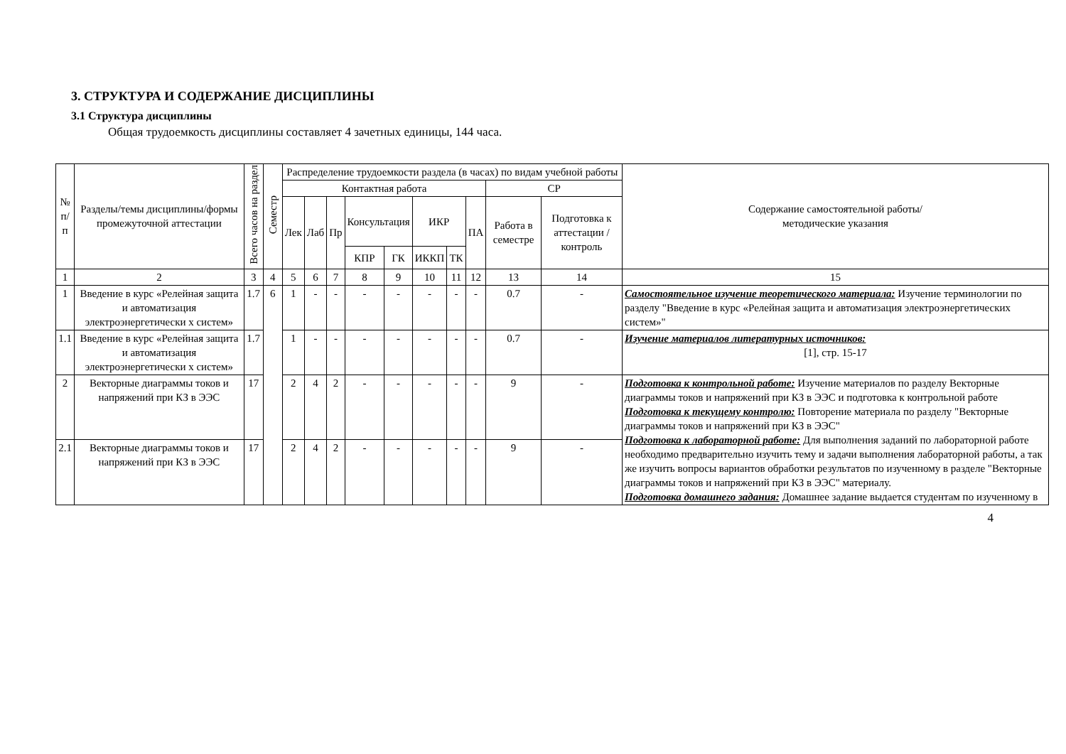3. СТРУКТУРА И СОДЕРЖАНИЕ ДИСЦИПЛИНЫ
3.1 Структура дисциплины
Общая трудоемкость дисциплины составляет 4 зачетных единицы, 144 часа.
| № п/п | Разделы/темы дисциплины/формы промежуточной аттестации | Всего часов на раздел | Семестр | Распределение трудоемкости раздела (в часах) по видам учебной работы | | | | | | | | | | Содержание самостоятельной работы/ методические указания |
| --- | --- | --- | --- | --- | --- | --- | --- | --- | --- | --- | --- | --- | --- | --- |
| | | | | Контактная работа | | | | | | | | СР | | |
| | | | | Лек | Лаб | Пр | Консультация | | ИКР | | ПА | Работа в семестре | Подготовка к аттестации /контроль | |
| | | | | | | | КПР | ГК | ИККП | ТК | | | | |
| 1 | 2 | 3 | 4 | 5 | 6 | 7 | 8 | 9 | 10 | 11 | 12 | 13 | 14 | 15 |
| 1 | Введение в курс «Релейная защита и автоматизация электроэнергетически х систем» | 1.7 | 6 | 1 | - | - | - | - | - | - | - | 0.7 | - | Самостоятельное изучение теоретического материала: Изучение терминологии по разделу "Введение в курс «Релейная защита и автоматизация электроэнергетических систем»" |
| 1.1 | Введение в курс «Релейная защита и автоматизация электроэнергетически х систем» | 1.7 | | 1 | - | - | - | - | - | - | - | 0.7 | - | Изучение материалов литературных источников: [1], стр. 15-17 |
| 2 | Векторные диаграммы токов и напряжений при КЗ в ЭЭС | 17 | | 2 | 4 | 2 | - | - | - | - | - | 9 | - | Подготовка к контрольной работе: Изучение материалов по разделу Векторные диаграммы токов и напряжений при КЗ в ЭЭС и подготовка к контрольной работе Подготовка к текущему контролю: Повторение материала по разделу "Векторные диаграммы токов и напряжений при КЗ в ЭЭС" Подготовка к лабораторной работе: Для выполнения заданий по лабораторной работе необходимо предварительно изучить тему и задачи выполнения лабораторной работы, а так же изучить вопросы вариантов обработки результатов по изученному в разделе "Векторные диаграммы токов и напряжений при КЗ в ЭЭС" материалу. Подготовка домашнего задания: Домашнее задание выдается студентам по изученному в |
| 2.1 | Векторные диаграммы токов и напряжений при КЗ в ЭЭС | 17 | | 2 | 4 | 2 | - | - | - | - | - | 9 | - | |
4